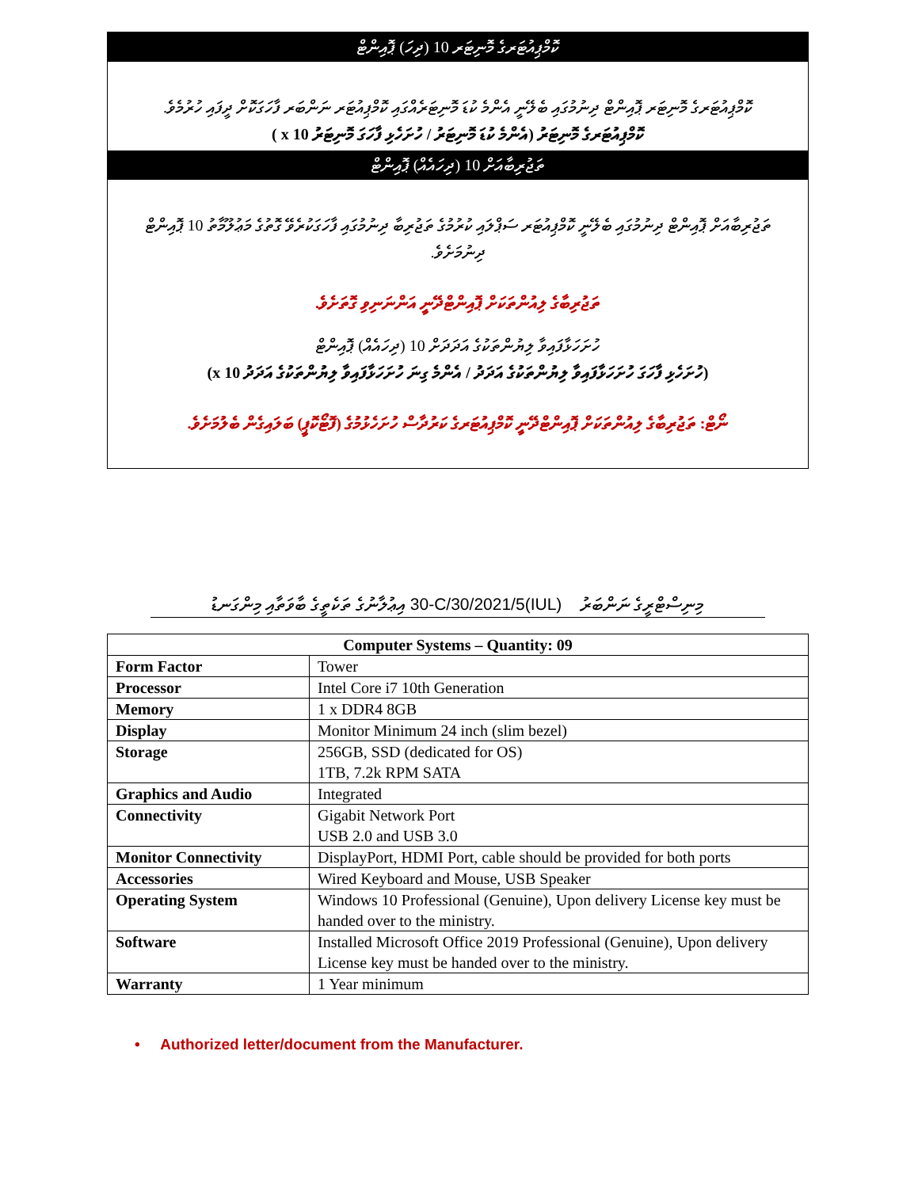ކޮމްޕިއުޓަރގެ މޮނިޓަރ 10 (ދިހަ) ޕޮއިންޓް
ކޮމްޕިއުޓަރގެ މޮނިޓަރ ޕޮއިންޓް ދިނުމުގައި ބެލޭނީ އެންމެ ކުޑަ މޮނިޓަރެއްގައި ކޮމްޕިއުޓަރ ނަންބަރ ފާހަގަކޮށް ދީފައި ހުރުމެވެ.
ކޮމްޕިއުޓަރގެ މޮނިޓަރު (އެންމެ ކުޑަ މޮނިޓަރު / ހުށަހެޅި ފާހަގަ މޮނިޓަރު x 10 )
ތަޖުރިބާއަށް 10 (ދިހައެއް) ޕޮއިންޓް
ތަޖުރިބާއަށް ޕޮއިންޓް ދިނުމުގައި ބެލޭނީ ކޮމްޕިއުޓަރ ސަޕްލައި ކުރުމުގެ ތަޖުރިބާ ދިނުމުގައި ފާހަގަކުރެވޭ ގޮތުގެ މަޢުލޫމާތު 10 ޕޮއިންޓް ދިނުމަށެވެ.
ތަޖުރިބާގެ ލިއުންތަކަށް ޕޮއިންޓްދޭނީ އަންނަނިވި ގޮތަށެވެ.
ހުށަހަޅާފައިވާ ލިޔުންތަކުގެ އަދަދަށް 10 (ދިހައެއް) ޕޮއިންޓް
(ހުށަހެޅި ފާހަގަ ހުށަހަޅާފައިވާ ލިޔުންތަކުގެ އަދަދު / އެންމެ ގިނަ ހުށަހަޅާފައިވާ ލިޔުންތަކުގެ އަދަދު x 10)
ނޯޓް: ތަޖުރިބާގެ ލިއުންތަކަށް ޕޮއިންޓްދޭނީ ކޮމްޕިއުޓަރގެ ކަރުދާސް ހުށަހެޅުމުގެ (ފޮޓޯކޮޕީ) ބަލައިގެން ބެލުމަށެވެ.
މިނިސްޓްރީގެ ނަންބަރު (IUL)30-C/30/2021/5 އިޢުލާނުގެ ތަކެތީގެ ބާވަތާއި މިންގަނޑު
| Computer Systems – Quantity: 09 | |
| --- | --- |
| Form Factor | Tower |
| Processor | Intel Core i7 10th Generation |
| Memory | 1 x DDR4 8GB |
| Display | Monitor Minimum 24 inch (slim bezel) |
| Storage | 256GB, SSD (dedicated for OS) 1TB, 7.2k RPM SATA |
| Graphics and Audio | Integrated |
| Connectivity | Gigabit Network Port USB 2.0 and USB 3.0 |
| Monitor Connectivity | DisplayPort, HDMI Port, cable should be provided for both ports |
| Accessories | Wired Keyboard and Mouse, USB Speaker |
| Operating System | Windows 10 Professional (Genuine), Upon delivery License key must be handed over to the ministry. |
| Software | Installed Microsoft Office 2019 Professional (Genuine), Upon delivery License key must be handed over to the ministry. |
| Warranty | 1 Year minimum |
• Authorized letter/document from the Manufacturer.